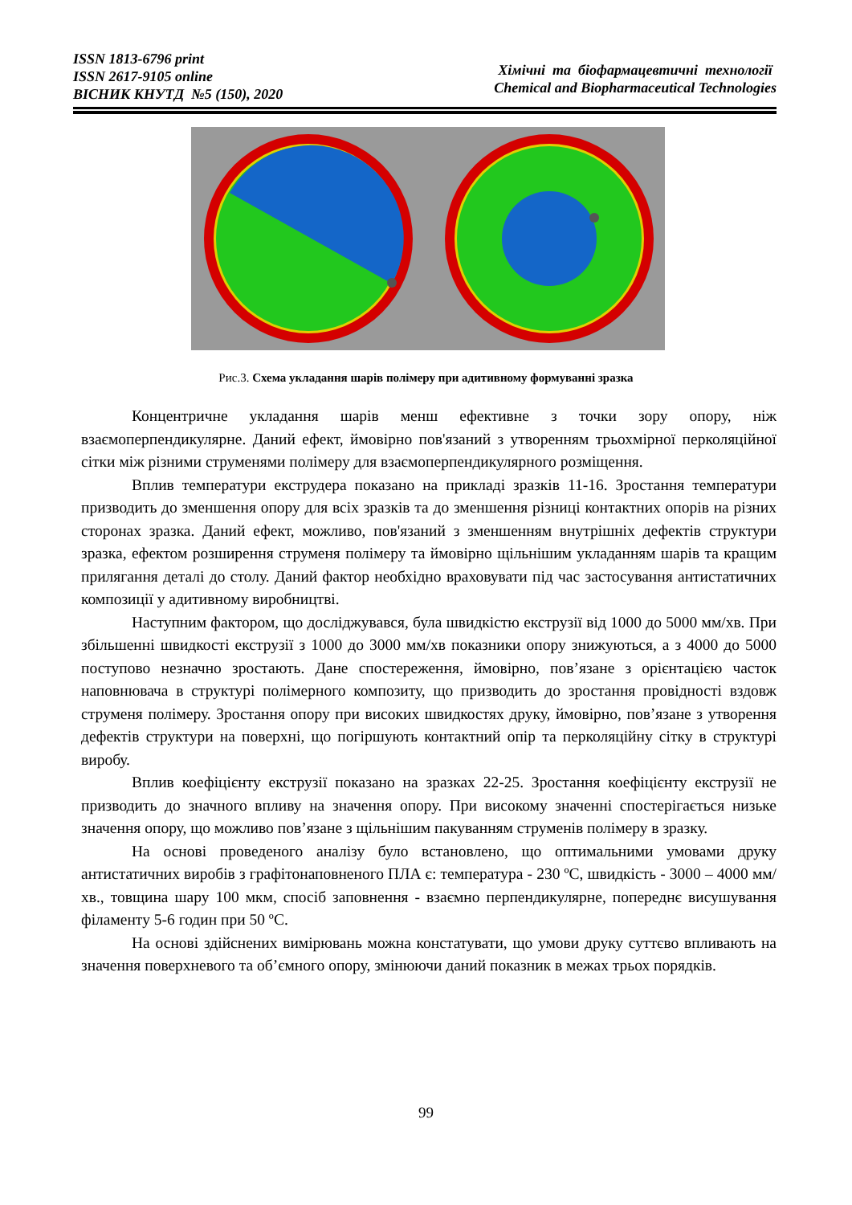ISSN 1813-6796 print
ISSN 2617-9105 online
ВІСНИК КНУТД №5 (150), 2020
Хімічні та біофармацевтичні технології
Chemical and Biopharmaceutical Technologies
Рис.3. Схема укладання шарів полімеру при адитивному формуванні зразка
Концентричне укладання шарів менш ефективне з точки зору опору, ніж взаємоперпендикулярне. Даний ефект, ймовірно пов'язаний з утворенням трьохмірної перколяційної сітки між різними струменями полімеру для взаємоперпендикулярного розміщення.
Вплив температури екструдера показано на прикладі зразків 11-16. Зростання температури призводить до зменшення опору для всіх зразків та до зменшення різниці контактних опорів на різних сторонах зразка. Даний ефект, можливо, пов'язаний з зменшенням внутрішніх дефектів структури зразка, ефектом розширення струменя полімеру та ймовірно щільнішим укладанням шарів та кращим прилягання деталі до столу. Даний фактор необхідно враховувати під час застосування антистатичних композиції у адитивному виробництві.
Наступним фактором, що досліджувався, була швидкістю екструзії від 1000 до 5000 мм/хв. При збільшенні швидкості екструзії з 1000 до 3000 мм/хв показники опору знижуються, а з 4000 до 5000 поступово незначно зростають. Дане спостереження, ймовірно, пов’язане з орієнтацією часток наповнювача в структурі полімерного композиту, що призводить до зростання провідності вздовж струменя полімеру. Зростання опору при високих швидкостях друку, ймовірно, пов’язане з утворення дефектів структури на поверхні, що погіршують контактний опір та перколяційну сітку в структурі виробу.
Вплив коефіцієнту екструзії показано на зразках 22-25. Зростання коефіцієнту екструзії не призводить до значного впливу на значення опору. При високому значенні спостерігається низьке значення опору, що можливо пов’язане з щільнішим пакуванням струменів полімеру в зразку.
На основі проведеного аналізу було встановлено, що оптимальними умовами друку антистатичних виробів з графітонаповненого ПЛА є: температура - 230 ºC, швидкість - 3000 – 4000 мм/хв., товщина шару 100 мкм, спосіб заповнення - взаємно перпендикулярне, попереднє висушування філаменту 5-6 годин при 50 ºC.
На основі здійснених вимірювань можна констатувати, що умови друку суттєво впливають на значення поверхневого та об’ємного опору, змінюючи даний показник в межах трьох порядків.
99